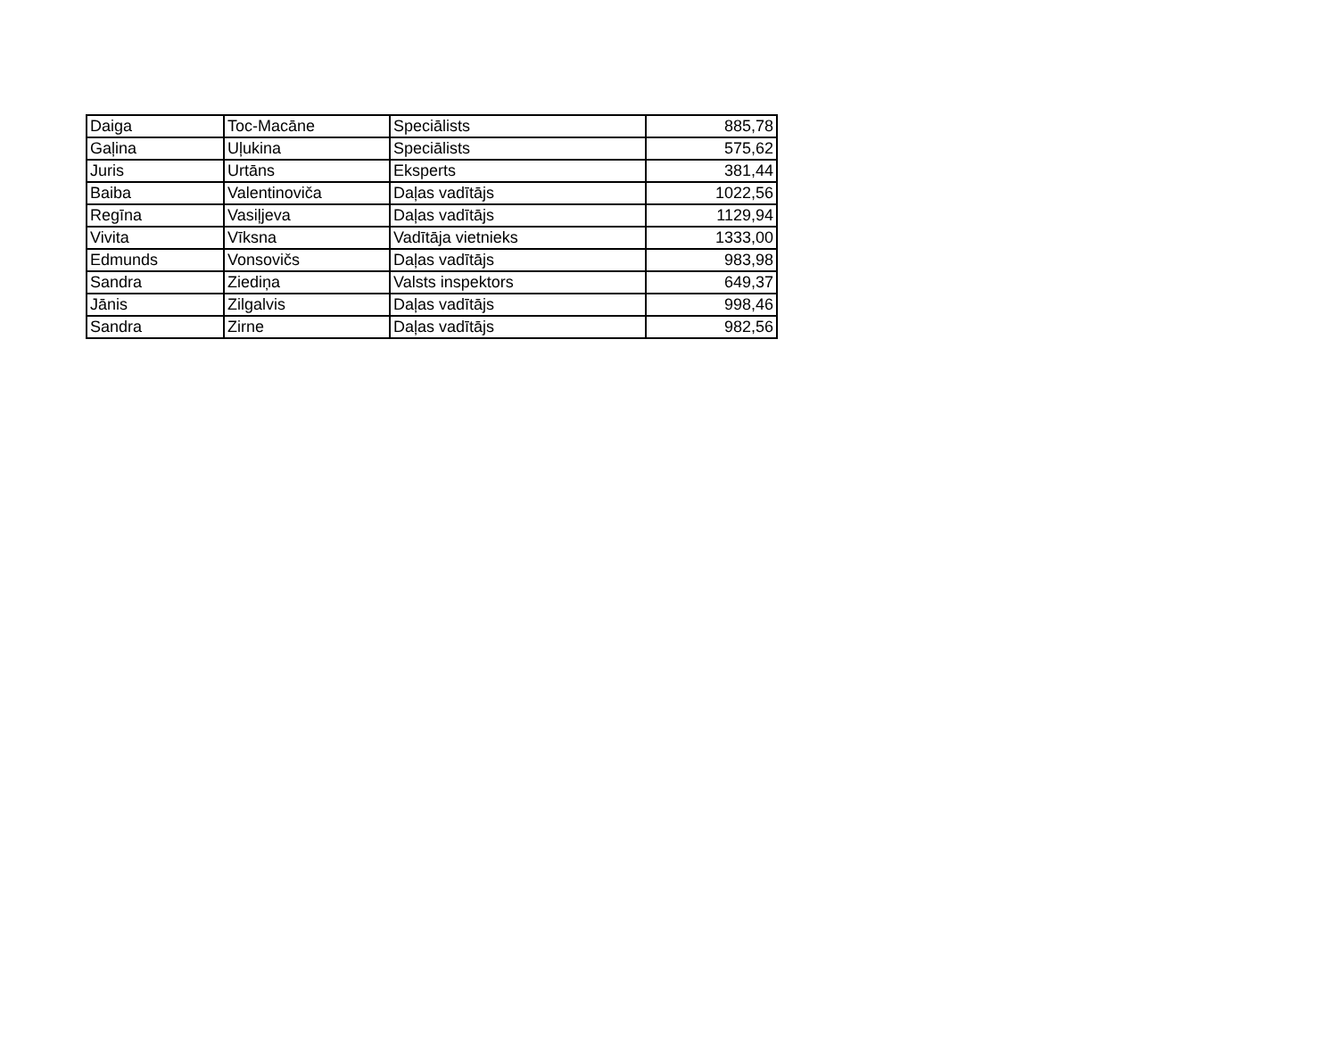| Daiga | Toc-Macāne | Speciālists | 885,78 |
| Gaļina | Uļukina | Speciālists | 575,62 |
| Juris | Urtāns | Eksperts | 381,44 |
| Baiba | Valentinoviča | Daļas vadītājs | 1022,56 |
| Regīna | Vasiļjeva | Daļas vadītājs | 1129,94 |
| Vivita | Vīksna | Vadītāja vietnieks | 1333,00 |
| Edmunds | Vonsovičs | Daļas vadītājs | 983,98 |
| Sandra | Ziediņa | Valsts inspektors | 649,37 |
| Jānis | Zilgalvis | Daļas vadītājs | 998,46 |
| Sandra | Zirne | Daļas vadītājs | 982,56 |